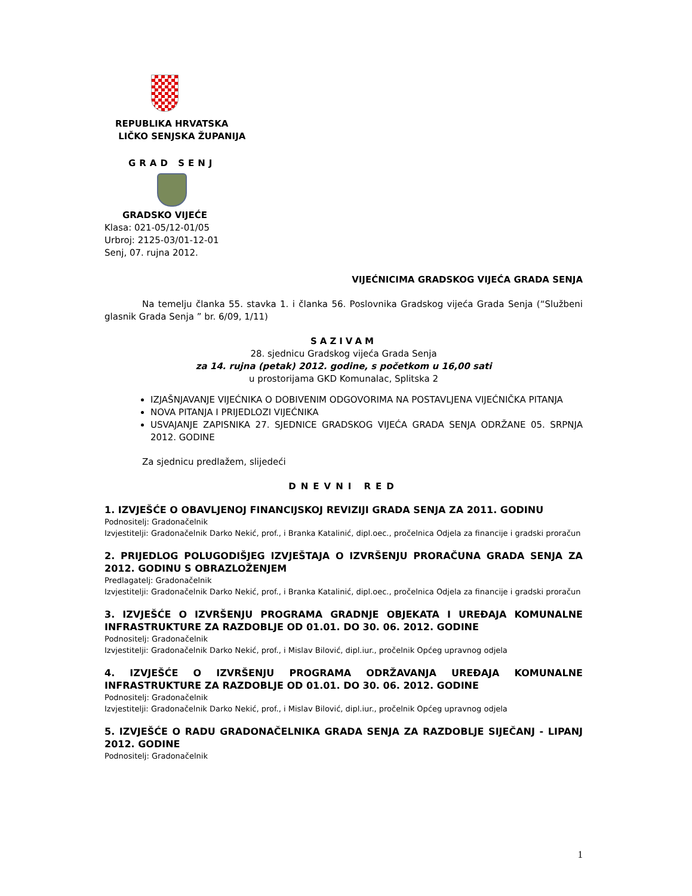REPUBLIKA HRVATSKA
LIČKO SENJSKA ŽUPANIJA
GRAD SENJ
GRADSKO VIJEĆE
Klasa: 021-05/12-01/05
Urbroj: 2125-03/01-12-01
Senj, 07. rujna 2012.
VIJEĆNICIMA GRADSKOG VIJEĆA GRADA SENJA
Na temelju članka 55. stavka 1. i članka 56. Poslovnika Gradskog vijeća Grada Senja (“Službeni glasnik Grada Senja ” br. 6/09, 1/11)
SAZIVAM
28. sjednicu Gradskog vijeća Grada Senja
za 14. rujna (petak) 2012. godine, s početkom u 16,00 sati
u prostorijama GKD Komunalac, Splitska 2
IZJAŠNJAVANJE VIJEĆNIKA O DOBIVENIM ODGOVORIMA NA POSTAVLJENA VIJEĆNIČKA PITANJA
NOVA PITANJA I PRIJEDLOZI VIJEĆNIKA
USVAJANJE ZAPISNIKA 27. SJEDNICE GRADSKOG VIJEĆA GRADA SENJA ODRŽANE 05. SRPNJA 2012. GODINE
Za sjednicu predlažem, slijedeći
DNEVNI RED
1. IZVJEŠĆE O OBAVLJENOJ FINANCIJSKOJ REVIZIJI GRADA SENJA ZA 2011. GODINU
Podnositelj: Gradonačelnik
Izvjestitelji: Gradonačelnik Darko Nekić, prof., i Branka Katalinić, dipl.oec., pročelnica Odjela za financije i gradski proračun
2. PRIJEDLOG POLUGODIŠJEG IZVJEŠTAJA O IZVRŠENJU PRORAČUNA GRADA SENJA ZA 2012. GODINU S OBRAZLOŽENJEM
Predlagatelj: Gradonačelnik
Izvjestitelji: Gradonačelnik Darko Nekić, prof., i Branka Katalinić, dipl.oec., pročelnica Odjela za financije i gradski proračun
3. IZVJEŠĆE O IZVRŠENJU PROGRAMA GRADNJE OBJEKATA I UREĐAJA KOMUNALNE INFRASTRUKTURE ZA RAZDOBLJE OD 01.01. DO 30. 06. 2012. GODINE
Podnositelj: Gradonačelnik
Izvjestitelji: Gradonačelnik Darko Nekić, prof., i Mislav Bilović, dipl.iur., pročelnik Općeg upravnog odjela
4. IZVJEŠĆE O IZVRŠENJU PROGRAMA ODRŽAVANJA UREĐAJA KOMUNALNE INFRASTRUKTURE ZA RAZDOBLJE OD 01.01. DO 30. 06. 2012. GODINE
Podnositelj: Gradonačelnik
Izvjestitelji: Gradonačelnik Darko Nekić, prof., i Mislav Bilović, dipl.iur., pročelnik Općeg upravnog odjela
5. IZVJEŠĆE O RADU GRADONAČELNIKA GRADA SENJA ZA RAZDOBLJE SIJEČANJ - LIPANJ 2012. GODINE
Podnositelj: Gradonačelnik
1